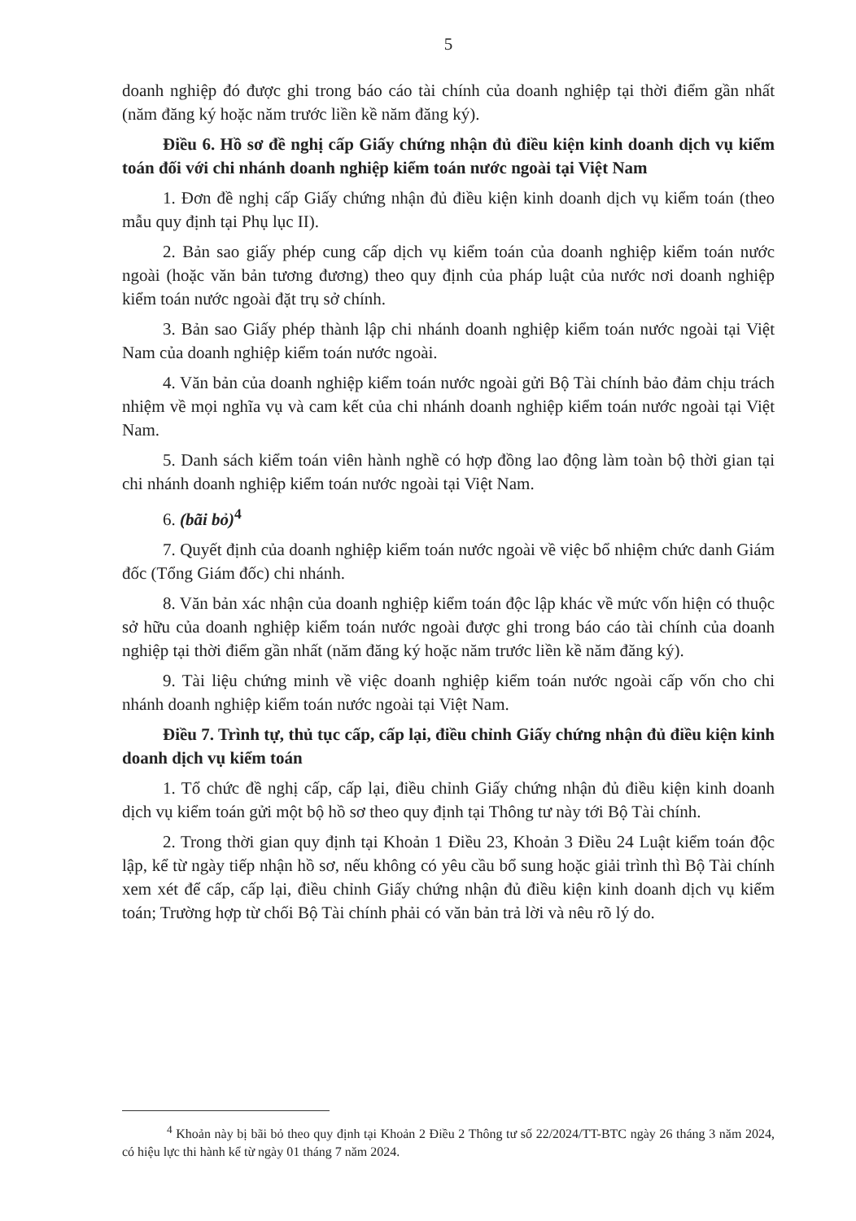5
doanh nghiệp đó được ghi trong báo cáo tài chính của doanh nghiệp tại thời điểm gần nhất (năm đăng ký hoặc năm trước liền kề năm đăng ký).
Điều 6. Hồ sơ đề nghị cấp Giấy chứng nhận đủ điều kiện kinh doanh dịch vụ kiểm toán đối với chi nhánh doanh nghiệp kiểm toán nước ngoài tại Việt Nam
1. Đơn đề nghị cấp Giấy chứng nhận đủ điều kiện kinh doanh dịch vụ kiểm toán (theo mẫu quy định tại Phụ lục II).
2. Bản sao giấy phép cung cấp dịch vụ kiểm toán của doanh nghiệp kiểm toán nước ngoài (hoặc văn bản tương đương) theo quy định của pháp luật của nước nơi doanh nghiệp kiểm toán nước ngoài đặt trụ sở chính.
3. Bản sao Giấy phép thành lập chi nhánh doanh nghiệp kiểm toán nước ngoài tại Việt Nam của doanh nghiệp kiểm toán nước ngoài.
4. Văn bản của doanh nghiệp kiểm toán nước ngoài gửi Bộ Tài chính bảo đảm chịu trách nhiệm về mọi nghĩa vụ và cam kết của chi nhánh doanh nghiệp kiểm toán nước ngoài tại Việt Nam.
5. Danh sách kiểm toán viên hành nghề có hợp đồng lao động làm toàn bộ thời gian tại chi nhánh doanh nghiệp kiểm toán nước ngoài tại Việt Nam.
6. (bãi bỏ)<sup>4</sup>
7. Quyết định của doanh nghiệp kiểm toán nước ngoài về việc bổ nhiệm chức danh Giám đốc (Tổng Giám đốc) chi nhánh.
8. Văn bản xác nhận của doanh nghiệp kiểm toán độc lập khác về mức vốn hiện có thuộc sở hữu của doanh nghiệp kiểm toán nước ngoài được ghi trong báo cáo tài chính của doanh nghiệp tại thời điểm gần nhất (năm đăng ký hoặc năm trước liền kề năm đăng ký).
9. Tài liệu chứng minh về việc doanh nghiệp kiểm toán nước ngoài cấp vốn cho chi nhánh doanh nghiệp kiểm toán nước ngoài tại Việt Nam.
Điều 7. Trình tự, thủ tục cấp, cấp lại, điều chỉnh Giấy chứng nhận đủ điều kiện kinh doanh dịch vụ kiểm toán
1. Tổ chức đề nghị cấp, cấp lại, điều chỉnh Giấy chứng nhận đủ điều kiện kinh doanh dịch vụ kiểm toán gửi một bộ hồ sơ theo quy định tại Thông tư này tới Bộ Tài chính.
2. Trong thời gian quy định tại Khoản 1 Điều 23, Khoản 3 Điều 24 Luật kiểm toán độc lập, kể từ ngày tiếp nhận hồ sơ, nếu không có yêu cầu bổ sung hoặc giải trình thì Bộ Tài chính xem xét để cấp, cấp lại, điều chỉnh Giấy chứng nhận đủ điều kiện kinh doanh dịch vụ kiểm toán; Trường hợp từ chối Bộ Tài chính phải có văn bản trả lời và nêu rõ lý do.
<sup>4</sup> Khoản này bị bãi bỏ theo quy định tại Khoản 2 Điều 2 Thông tư số 22/2024/TT-BTC ngày 26 tháng 3 năm 2024, có hiệu lực thi hành kể từ ngày 01 tháng 7 năm 2024.